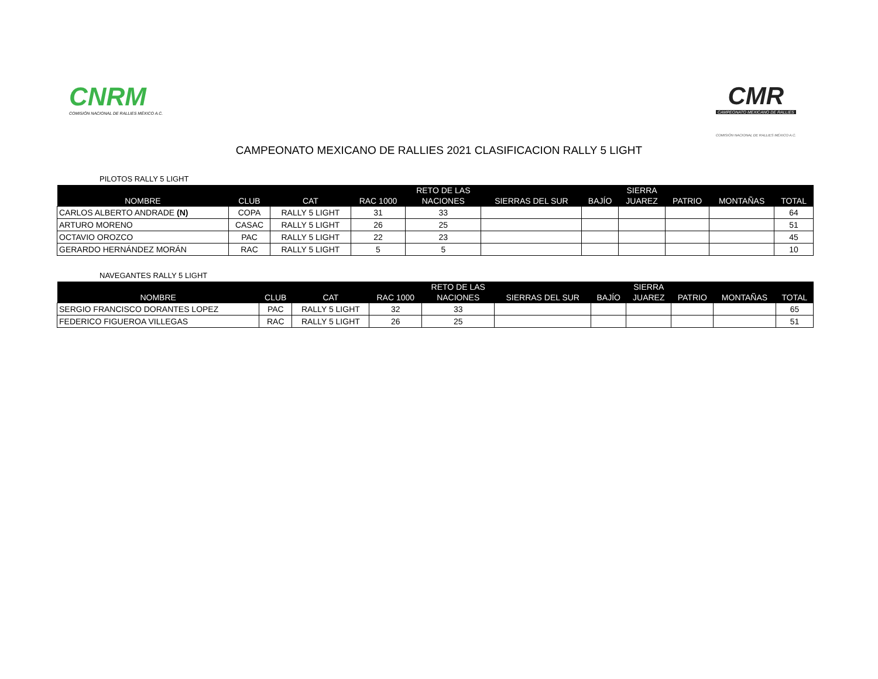CNRM
COMISIÓN NACIONAL DE RALLIES MÉXICO A.C.
CMR
CAMPEONATO MEXICANO DE RALLIES
COMISIÓN NACIONAL DE RALLIES MÉXICO A.C.
CAMPEONATO MEXICANO DE RALLIES 2021 CLASIFICACION RALLY 5 LIGHT
PILOTOS RALLY 5 LIGHT
| | | | | RETO DE LAS | | | SIERRA | | | |
| --- | --- | --- | --- | --- | --- | --- | --- | --- | --- | --- |
| NOMBRE | CLUB | CAT | RAC 1000 | NACIONES | SIERRAS DEL SUR | BAJÍO | JUAREZ | PATRIO | MONTAÑAS | TOTAL |
| CARLOS ALBERTO ANDRADE (N) | COPA | RALLY 5 LIGHT | 31 | 33 | | | | | | 64 |
| ARTURO MORENO | CASAC | RALLY 5 LIGHT | 26 | 25 | | | | | | 51 |
| OCTAVIO OROZCO | PAC | RALLY 5 LIGHT | 22 | 23 | | | | | | 45 |
| GERARDO HERNÁNDEZ MORÁN | RAC | RALLY 5 LIGHT | 5 | 5 | | | | | | 10 |
NAVEGANTES RALLY 5 LIGHT
| | | | | RETO DE LAS | | | SIERRA | | | |
| --- | --- | --- | --- | --- | --- | --- | --- | --- | --- | --- |
| NOMBRE | CLUB | CAT | RAC 1000 | NACIONES | SIERRAS DEL SUR | BAJÍO | JUAREZ | PATRIO | MONTAÑAS | TOTAL |
| SERGIO FRANCISCO DORANTES LOPEZ | PAC | RALLY 5 LIGHT | 32 | 33 | | | | | | 65 |
| FEDERICO FIGUEROA VILLEGAS | RAC | RALLY 5 LIGHT | 26 | 25 | | | | | | 51 |